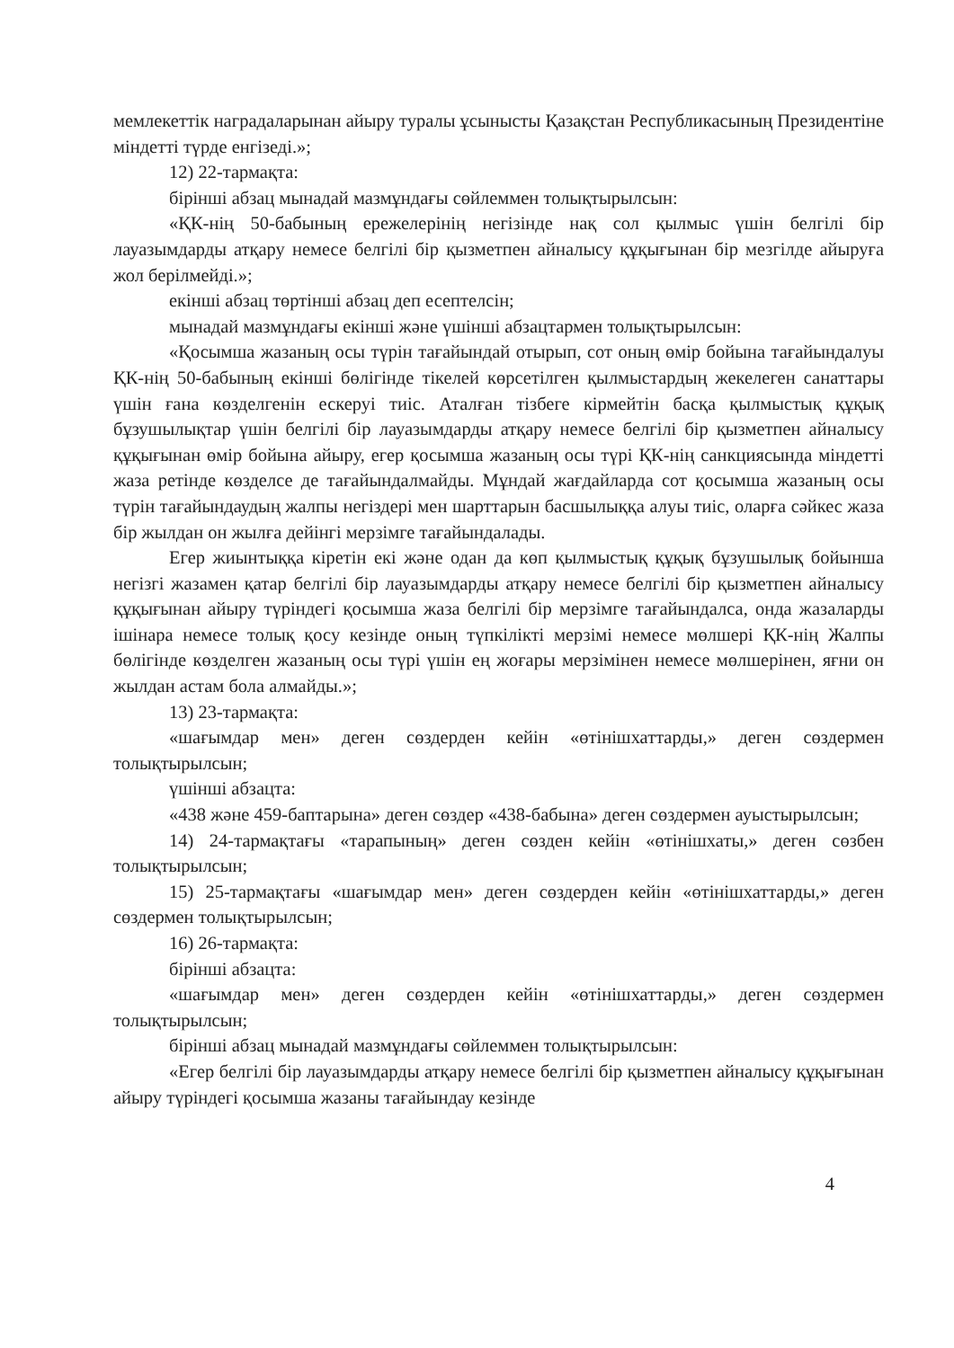мемлекеттік наградаларынан айыру туралы ұсынысты Қазақстан Республикасының Президентіне міндетті түрде енгізеді.»;
12) 22-тармақта:
бірінші абзац мынадай мазмұндағы сөйлеммен толықтырылсын:
«ҚК-нің 50-бабының ережелерінің негізінде нақ сол қылмыс үшін белгілі бір лауазымдарды атқару немесе белгілі бір қызметпен айналысу құқығынан бір мезгілде айыруға жол берілмейді.»;
екінші абзац төртінші абзац деп есептелсін;
мынадай мазмұндағы екінші және үшінші абзацтармен толықтырылсын:
«Қосымша жазаның осы түрін тағайындай отырып, сот оның өмір бойына тағайындалуы ҚК-нің 50-бабының екінші бөлігінде тікелей көрсетілген қылмыстардың жекелеген санаттары үшін ғана көзделгенін ескеруі тиіс. Аталған тізбеге кірмейтін басқа қылмыстық құқық бұзушылықтар үшін белгілі бір лауазымдарды атқару немесе белгілі бір қызметпен айналысу құқығынан өмір бойына айыру, егер қосымша жазаның осы түрі ҚК-нің санкциясында міндетті жаза ретінде көзделсе де тағайындалмайды. Мұндай жағдайларда сот қосымша жазаның осы түрін тағайындаудың жалпы негіздері мен шарттарын басшылыққа алуы тиіс, оларға сәйкес жаза бір жылдан он жылға дейінгі мерзімге тағайындалады.
Егер жиынтыққа кіретін екі және одан да көп қылмыстық құқық бұзушылық бойынша негізгі жазамен қатар белгілі бір лауазымдарды атқару немесе белгілі бір қызметпен айналысу құқығынан айыру түріндегі қосымша жаза белгілі бір мерзімге тағайындалса, онда жазаларды ішінара немесе толық қосу кезінде оның түпкілікті мерзімі немесе мөлшері ҚК-нің Жалпы бөлігінде көзделген жазаның осы түрі үшін ең жоғары мерзімінен немесе мөлшерінен, яғни он жылдан астам бола алмайды.»;
13) 23-тармақта:
«шағымдар мен» деген сөздерден кейін «өтінішхаттарды,» деген сөздермен толықтырылсын;
үшінші абзацта:
«438 және 459-баптарына» деген сөздер «438-бабына» деген сөздермен ауыстырылсын;
14) 24-тармақтағы «тарапының» деген сөзден кейін «өтінішхаты,» деген сөзбен толықтырылсын;
15) 25-тармақтағы «шағымдар мен» деген сөздерден кейін «өтінішхаттарды,» деген сөздермен толықтырылсын;
16) 26-тармақта:
бірінші абзацта:
«шағымдар мен» деген сөздерден кейін «өтінішхаттарды,» деген сөздермен толықтырылсын;
бірінші абзац мынадай мазмұндағы сөйлеммен толықтырылсын:
«Егер белгілі бір лауазымдарды атқару немесе белгілі бір қызметпен айналысу құқығынан айыру түріндегі қосымша жазаны тағайындау кезінде
4